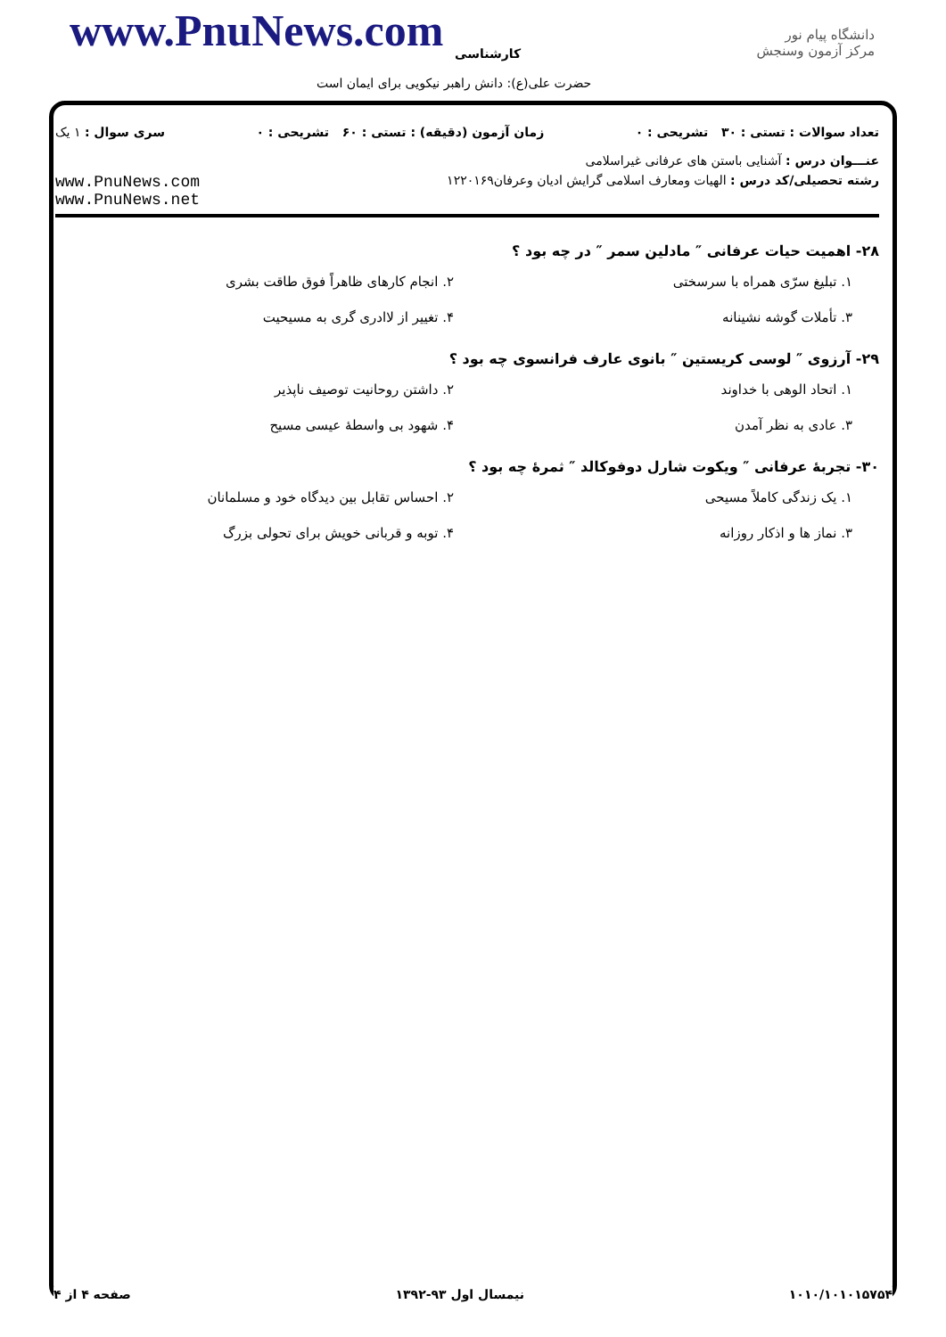www.PnuNews.com کارشناسی
دانشگاه پیام نور
مرکز آزمون وسنجش
حضرت علی(ع): دانش راهبر نیکویی برای ایمان است
تعداد سوالات : تستی : ۳۰ تشریحی : ۰ زمان آزمون (دقیقه) : تستی : ۶۰ تشریحی : ۰ سری سوال : ۱ یک
عنـــوان درس : آشنایی باستن های عرفانی غیراسلامی
رشته تحصیلی/کد درس : الهیات ومعارف اسلامی گرایش ادیان وعرفان۱۲۲۰۱۶۹ www.PnuNews.com
www.PnuNews.net
۲۸- اهمیت حیات عرفانی ″ مادلین سمر ″ در چه بود ؟
۱. تبلیغ سرّی همراه با سرسختی
۲. انجام کارهای ظاهراً فوق طاقت بشری
۳. تأملات گوشه نشینانه
۴. تغییر از لاادری گری به مسیحیت
۲۹- آرزوی ″ لوسی کریستین ″ بانوی عارف فرانسوی چه بود ؟
۱. اتحاد الوهی با خداوند
۲. داشتن روحانیت توصیف ناپذیر
۳. عادی به نظر آمدن
۴. شهود بی واسطهٔ عیسی مسیح
۳۰- تجربهٔ عرفانی ″ ویکوت شارل دوفوکالد ″ ثمرهٔ چه بود ؟
۱. یک زندگی کاملاً مسیحی
۲. احساس تقابل بین دیدگاه خود و مسلمانان
۳. نماز ها و اذکار روزانه
۴. توبه و قربانی خویش برای تحولی بزرگ
۱۰۱۰/۱۰۱۰۱۵۷۵۴ نیمسال اول ۹۳-۱۳۹۲ صفحه ۴ از ۴